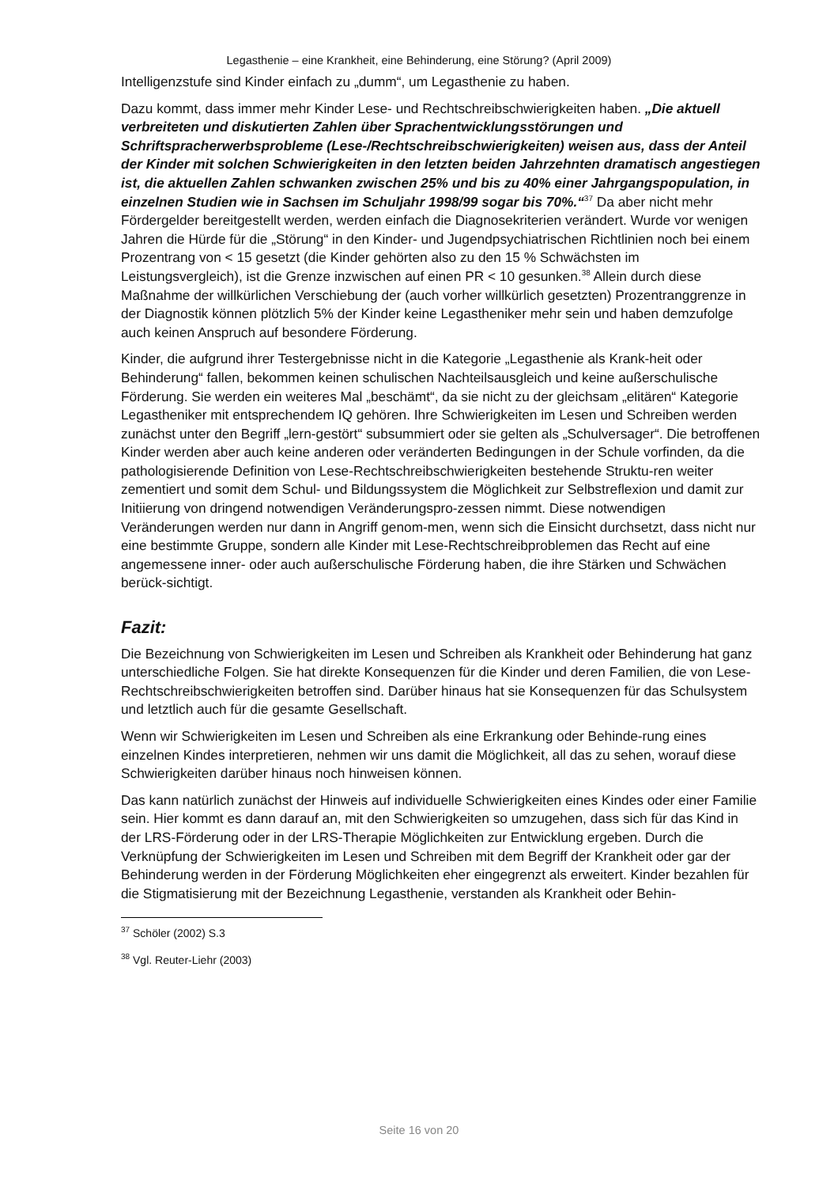Legasthenie – eine Krankheit, eine Behinderung, eine Störung? (April 2009)
Intelligenzstufe sind Kinder einfach zu „dumm“, um Legasthenie zu haben.
Dazu kommt, dass immer mehr Kinder Lese- und Rechtschreibschwierigkeiten haben. „Die aktuell verbreiteten und diskutierten Zahlen über Sprachentwicklungsstörungen und Schriftspracherwerbsprobleme (Lese-/Rechtschreibschwierigkeiten) weisen aus, dass der Anteil der Kinder mit solchen Schwierigkeiten in den letzten beiden Jahrzehnten dramatisch angestiegen ist, die aktuellen Zahlen schwanken zwischen 25% und bis zu 40% einer Jahrgangspopulation, in einzelnen Studien wie in Sachsen im Schuljahr 1998/99 sogar bis 70%.“<sup>37</sup> Da aber nicht mehr Fördergelder bereitgestellt werden, werden einfach die Diagnosekriterien verändert. Wurde vor wenigen Jahren die Hürde für die „Störung“ in den Kinder- und Jugendpsychiatrischen Richtlinien noch bei einem Prozentrang von < 15 gesetzt (die Kinder gehörten also zu den 15 % Schwächsten im Leistungsvergleich), ist die Grenze inzwischen auf einen PR < 10 gesunken.<sup>38</sup> Allein durch diese Maßnahme der willkürlichen Verschiebung der (auch vorher willkürlich gesetzten) Prozentranggrenze in der Diagnostik können plötzlich 5% der Kinder keine Legastheniker mehr sein und haben demzufolge auch keinen Anspruch auf besondere Förderung.
Kinder, die aufgrund ihrer Testergebnisse nicht in die Kategorie „Legasthenie als Krank-heit oder Behinderung“ fallen, bekommen keinen schulischen Nachteilsausgleich und keine außerschulische Förderung. Sie werden ein weiteres Mal „beschämt“, da sie nicht zu der gleichsam „elitären“ Kategorie Legastheniker mit entsprechendem IQ gehören. Ihre Schwierigkeiten im Lesen und Schreiben werden zunächst unter den Begriff „lern-gestört“ subsummiert oder sie gelten als „Schulversager“. Die betroffenen Kinder werden aber auch keine anderen oder veränderten Bedingungen in der Schule vorfinden, da die pathologisierende Definition von Lese-Rechtschreibschwierigkeiten bestehende Struktu-ren weiter zementiert und somit dem Schul- und Bildungssystem die Möglichkeit zur Selbstreflexion und damit zur Initiierung von dringend notwendigen Veränderungspro-zessen nimmt. Diese notwendigen Veränderungen werden nur dann in Angriff genom-men, wenn sich die Einsicht durchsetzt, dass nicht nur eine bestimmte Gruppe, sondern alle Kinder mit Lese-Rechtschreibproblemen das Recht auf eine angemessene inner- oder auch außerschulische Förderung haben, die ihre Stärken und Schwächen berück-sichtigt.
Fazit:
Die Bezeichnung von Schwierigkeiten im Lesen und Schreiben als Krankheit oder Behinderung hat ganz unterschiedliche Folgen. Sie hat direkte Konsequenzen für die Kinder und deren Familien, die von Lese- Rechtschreibschwierigkeiten betroffen sind. Darüber hinaus hat sie Konsequenzen für das Schulsystem und letztlich auch für die gesamte Gesellschaft.
Wenn wir Schwierigkeiten im Lesen und Schreiben als eine Erkrankung oder Behinde-rung eines einzelnen Kindes interpretieren, nehmen wir uns damit die Möglichkeit, all das zu sehen, worauf diese Schwierigkeiten darüber hinaus noch hinweisen können.
Das kann natürlich zunächst der Hinweis auf individuelle Schwierigkeiten eines Kindes oder einer Familie sein. Hier kommt es dann darauf an, mit den Schwierigkeiten so umzugehen, dass sich für das Kind in der LRS-Förderung oder in der LRS-Therapie Möglichkeiten zur Entwicklung ergeben. Durch die Verknüpfung der Schwierigkeiten im Lesen und Schreiben mit dem Begriff der Krankheit oder gar der Behinderung werden in der Förderung Möglichkeiten eher eingegrenzt als erweitert. Kinder bezahlen für die Stigmatisierung mit der Bezeichnung Legasthenie, verstanden als Krankheit oder Behin-
<sup>37</sup> Schöler (2002) S.3
<sup>38</sup> Vgl. Reuter-Liehr (2003)
Seite 16 von 20